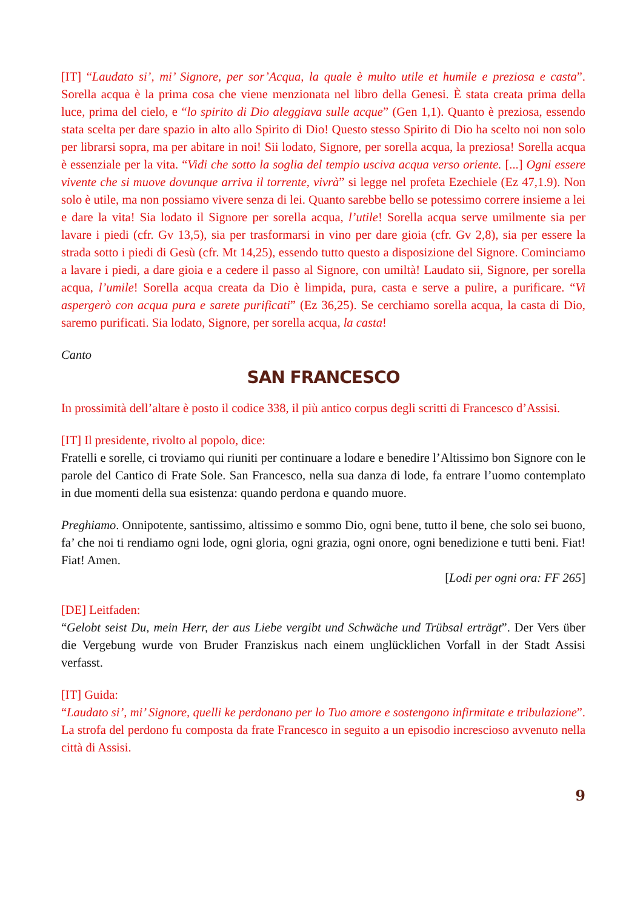[IT] “Laudato si’, mi’ Signore, per sor’Acqua, la quale è multo utile et humile e preziosa e casta”. Sorella acqua è la prima cosa che viene menzionata nel libro della Genesi. È stata creata prima della luce, prima del cielo, e “lo spirito di Dio aleggiava sulle acque” (Gen 1,1). Quanto è preziosa, essendo stata scelta per dare spazio in alto allo Spirito di Dio! Questo stesso Spirito di Dio ha scelto noi non solo per librarsi sopra, ma per abitare in noi! Sii lodato, Signore, per sorella acqua, la preziosa! Sorella acqua è essenziale per la vita. “Vidi che sotto la soglia del tempio usciva acqua verso oriente. [...] Ogni essere vivente che si muove dovunque arriva il torrente, vivrà” si legge nel profeta Ezechiele (Ez 47,1.9). Non solo è utile, ma non possiamo vivere senza di lei. Quanto sarebbe bello se potessimo correre insieme a lei e dare la vita! Sia lodato il Signore per sorella acqua, l’utile! Sorella acqua serve umilmente sia per lavare i piedi (cfr. Gv 13,5), sia per trasformarsi in vino per dare gioia (cfr. Gv 2,8), sia per essere la strada sotto i piedi di Gesù (cfr. Mt 14,25), essendo tutto questo a disposizione del Signore. Cominciamo a lavare i piedi, a dare gioia e a cedere il passo al Signore, con umiltà! Laudato sii, Signore, per sorella acqua, l’umile! Sorella acqua creata da Dio è limpida, pura, casta e serve a pulire, a purificare. “Vi aspergerò con acqua pura e sarete purificati” (Ez 36,25). Se cerchiamo sorella acqua, la casta di Dio, saremo purificati. Sia lodato, Signore, per sorella acqua, la casta!
Canto
SAN FRANCESCO
In prossimità dell’altare è posto il codice 338, il più antico corpus degli scritti di Francesco d’Assisi.
[IT] Il presidente, rivolto al popolo, dice:
Fratelli e sorelle, ci troviamo qui riuniti per continuare a lodare e benedire l’Altissimo bon Signore con le parole del Cantico di Frate Sole. San Francesco, nella sua danza di lode, fa entrare l’uomo contemplato in due momenti della sua esistenza: quando perdona e quando muore.
Preghiamo. Onnipotente, santissimo, altissimo e sommo Dio, ogni bene, tutto il bene, che solo sei buono, fa’ che noi ti rendiamo ogni lode, ogni gloria, ogni grazia, ogni onore, ogni benedizione e tutti beni. Fiat! Fiat! Amen.
[Lodi per ogni ora: FF 265]
[DE] Leitfaden:
“Gelobt seist Du, mein Herr, der aus Liebe vergibt und Schwäche und Trübsal erträgt”. Der Vers über die Vergebung wurde von Bruder Franziskus nach einem unglücklichen Vorfall in der Stadt Assisi verfasst.
[IT] Guida:
“Laudato si’, mi’ Signore, quelli ke perdonano per lo Tuo amore e sostengono infirmitate e tribulazione”. La strofa del perdono fu composta da frate Francesco in seguito a un episodio increscioso avvenuto nella città di Assisi.
9